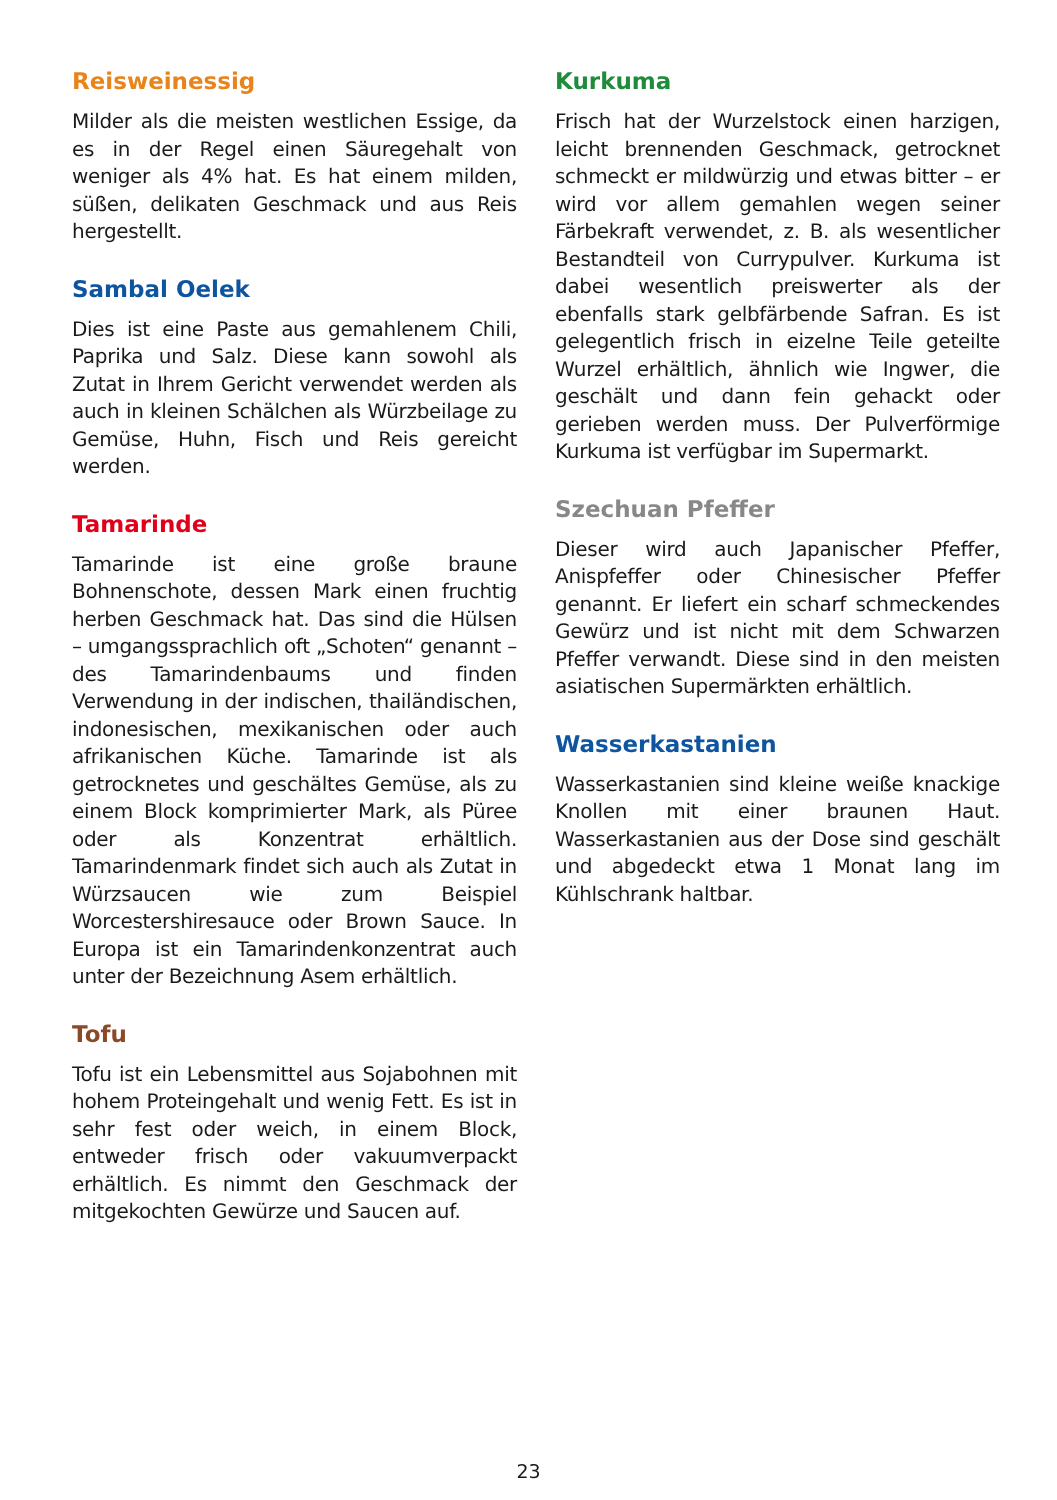Reisweinessig
Milder als die meisten westlichen Essige, da es in der Regel einen Säuregehalt von weniger als 4% hat. Es hat einem milden, süßen, delikaten Geschmack und aus Reis hergestellt.
Sambal Oelek
Dies ist eine Paste aus gemahlenem Chili, Paprika und Salz. Diese kann sowohl als Zutat in Ihrem Gericht verwendet werden als auch in kleinen Schälchen als Würzbeilage zu Gemüse, Huhn, Fisch und Reis gereicht werden.
Tamarinde
Tamarinde ist eine große braune Bohnenschote, dessen Mark einen fruchtig herben Geschmack hat. Das sind die Hülsen – umgangssprachlich oft „Schoten“ genannt – des Tamarindenbaums und finden Verwendung in der indischen, thailändischen, indonesischen, mexikanischen oder auch afrikanischen Küche. Tamarinde ist als getrocknetes und geschältes Gemüse, als zu einem Block komprimierter Mark, als Püree oder als Konzentrat erhältlich. Tamarindenmark findet sich auch als Zutat in Würzsaucen wie zum Beispiel Worcestershiresauce oder Brown Sauce. In Europa ist ein Tamarindenkonzentrat auch unter der Bezeichnung Asem erhältlich.
Tofu
Tofu ist ein Lebensmittel aus Sojabohnen mit hohem Proteingehalt und wenig Fett. Es ist in sehr fest oder weich, in einem Block, entweder frisch oder vakuumverpackt erhältlich. Es nimmt den Geschmack der mitgekochten Gewürze und Saucen auf.
Kurkuma
Frisch hat der Wurzelstock einen harzigen, leicht brennenden Geschmack, getrocknet schmeckt er mildwürzig und etwas bitter – er wird vor allem gemahlen wegen seiner Färbekraft verwendet, z. B. als wesentlicher Bestandteil von Currypulver. Kurkuma ist dabei wesentlich preiswerter als der ebenfalls stark gelbfärbende Safran. Es ist gelegentlich frisch in eizelne Teile geteilte Wurzel erhältlich, ähnlich wie Ingwer, die geschält und dann fein gehackt oder gerieben werden muss. Der Pulverförmige Kurkuma ist verfügbar im Supermarkt.
Szechuan Pfeffer
Dieser wird auch Japanischer Pfeffer, Anispfeffer oder Chinesischer Pfeffer genannt. Er liefert ein scharf schmeckendes Gewürz und ist nicht mit dem Schwarzen Pfeffer verwandt. Diese sind in den meisten asiatischen Supermärkten erhältlich.
Wasserkastanien
Wasserkastanien sind kleine weiße knackige Knollen mit einer braunen Haut. Wasserkastanien aus der Dose sind geschält und abgedeckt etwa 1 Monat lang im Kühlschrank haltbar.
23